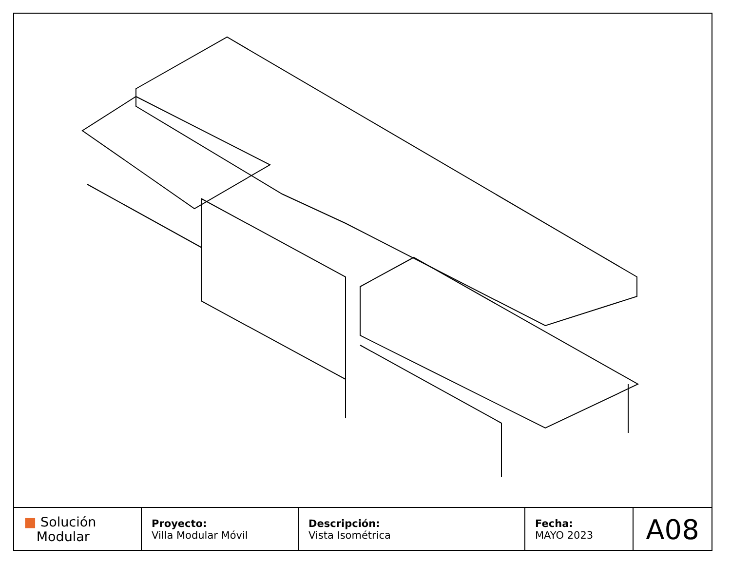| ■ Solución Modular | Proyecto: Villa Modular Móvil | Descripción: Vista Isométrica | Fecha: MAYO 2023 | A08 |